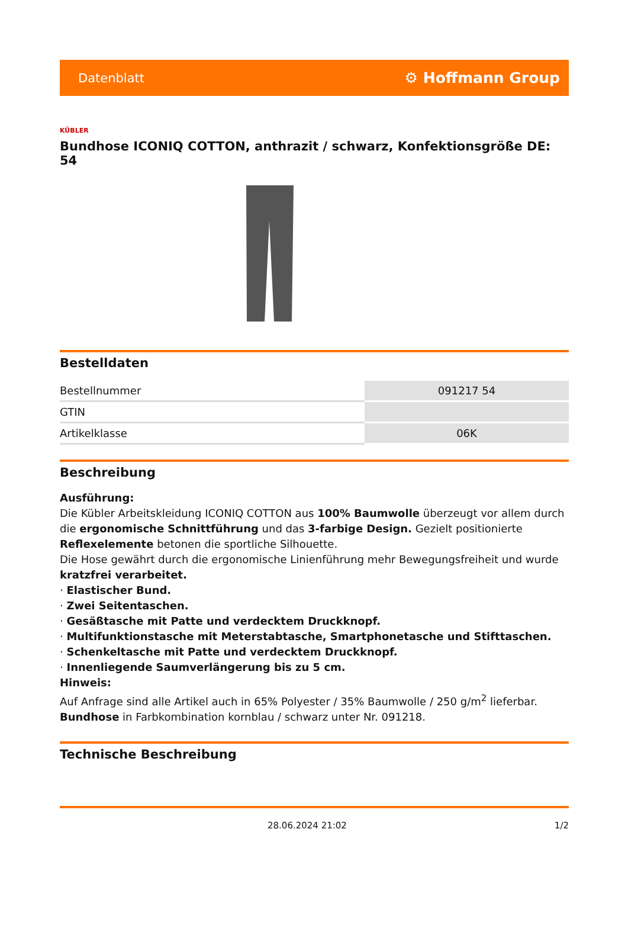Datenblatt ⚙ Hoffmann Group
KÜBLER
Bundhose ICONIQ COTTON, anthrazit / schwarz, Konfektionsgröße DE: 54
Bestelldaten
| Bestellnummer | 091217 54 |
| GTIN | |
| Artikelklasse | 06K |
Beschreibung
Ausführung:
Die Kübler Arbeitskleidung ICONIQ COTTON aus 100% Baumwolle überzeugt vor allem durch die ergonomische Schnittführung und das 3-farbige Design. Gezielt positionierte Reflexelemente betonen die sportliche Silhouette.
Die Hose gewährt durch die ergonomische Linienführung mehr Bewegungsfreiheit und wurde kratzfrei verarbeitet.
· Elastischer Bund.
· Zwei Seitentaschen.
· Gesäßtasche mit Patte und verdecktem Druckknopf.
· Multifunktionstasche mit Meterstabtasche, Smartphonetasche und Stifttaschen.
· Schenkeltasche mit Patte und verdecktem Druckknopf.
· Innenliegende Saumverlängerung bis zu 5 cm.
Hinweis:
Auf Anfrage sind alle Artikel auch in 65% Polyester / 35% Baumwolle / 250 g/m<sup>2</sup> lieferbar.
Bundhose in Farbkombination kornblau / schwarz unter Nr. 091218.
Technische Beschreibung
28.06.2024 21:02 1/2